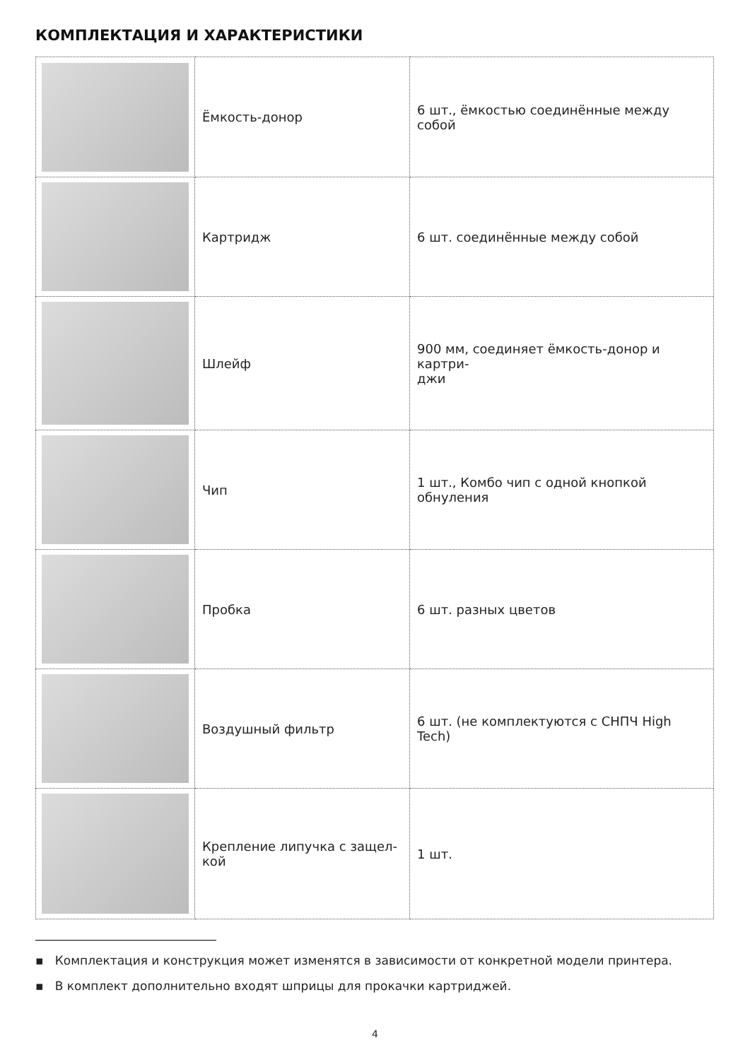КОМПЛЕКТАЦИЯ И ХАРАКТЕРИСТИКИ
| | Ёмкость-донор | 6 шт., ёмкостью соединённые между собой |
| | Картридж | 6 шт. соединённые между собой |
| | Шлейф | 900 мм, соединяет ёмкость-донор и картри- джи |
| | Чип | 1 шт., Комбо чип с одной кнопкой обнуления |
| | Пробка | 6 шт. разных цветов |
| | Воздушный фильтр | 6 шт. (не комплектуются с СНПЧ High Tech) |
| | Крепление липучка с защел- кой | 1 шт. |
▪ Комплектация и конструкция может изменятся в зависимости от конкретной модели принтера.
▪ В комплект дополнительно входят шприцы для прокачки картриджей.
4